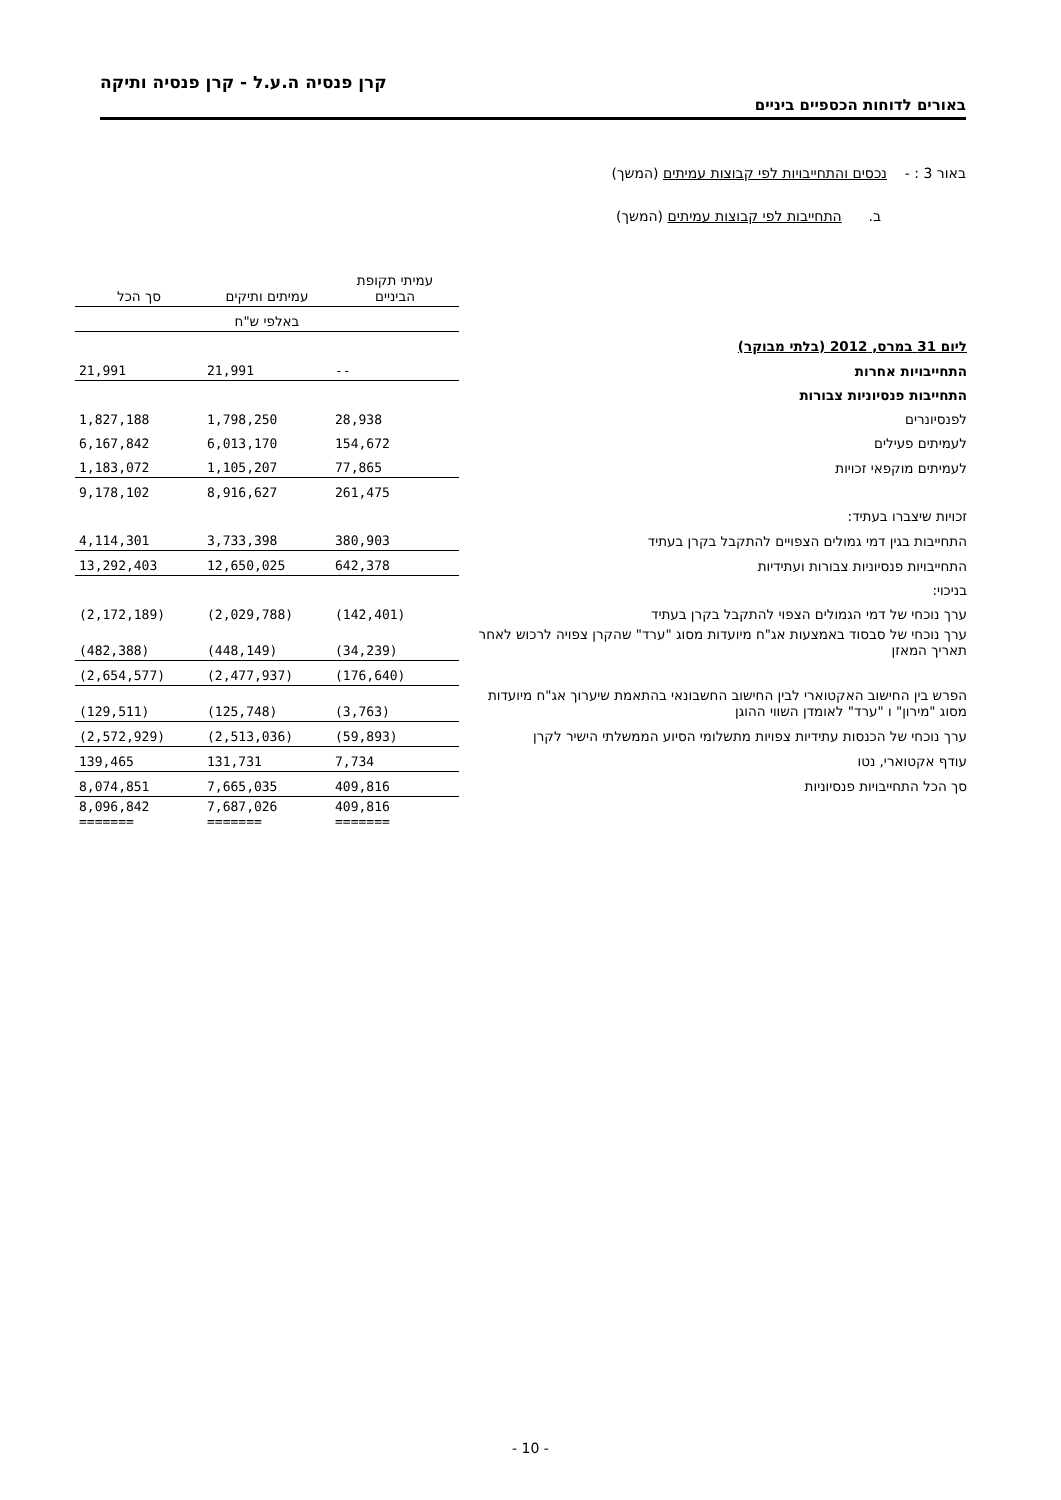קרן פנסיה ה.ע.ל - קרן פנסיה ותיקה
באורים לדוחות הכספיים ביניים
באור 3 : - נכסים והתחייבויות לפי קבוצות עמיתים (המשך)
ב. התחייבות לפי קבוצות עמיתים (המשך)
| | עמיתי תקופת הביניים | עמיתים ותיקים | סך הכל |
| --- | --- | --- | --- |
| | באלפי ש"ח | | |
| ליום 31 במרס, 2012 (בלתי מבוקר) | | | |
| התחייבויות אחרות | -- | 21,991 | 21,991 |
| התחייבות פנסיוניות צבורות | | | |
| לפנסיונרים | 28,938 | 1,798,250 | 1,827,188 |
| לעמיתים פעילים | 154,672 | 6,013,170 | 6,167,842 |
| לעמיתים מוקפאי זכויות | 77,865 | 1,105,207 | 1,183,072 |
| | 261,475 | 8,916,627 | 9,178,102 |
| זכויות שיצברו בעתיד: | | | |
| התחייבות בגין דמי גמולים הצפויים להתקבל בקרן בעתיד | 380,903 | 3,733,398 | 4,114,301 |
| התחייבויות פנסיוניות צבורות ועתידיות | 642,378 | 12,650,025 | 13,292,403 |
| בניכוי: | | | |
| ערך נוכחי של דמי הגמולים הצפוי להתקבל בקרן בעתיד | (142,401) | (2,029,788) | (2,172,189) |
| ערך נוכחי של סבסוד באמצעות אג"ח מיועדות מסוג "ערד" שהקרן צפויה לרכוש לאחר תאריך המאזן | (34,239) | (448,149) | (482,388) |
| | (176,640) | (2,477,937) | (2,654,577) |
| הפרש בין החישוב האקטוארי לבין החישוב החשבונאי בהתאמת שיערוך אג"ח מיועדות מסוג "מירון" ו "ערד" לאומדן השווי ההוגן | (3,763) | (125,748) | (129,511) |
| ערך נוכחי של הכנסות עתידיות צפויות מתשלומי הסיוע הממשלתי הישיר לקרן | (59,893) | (2,513,036) | (2,572,929) |
| עודף אקטוארי, נטו | 7,734 | 131,731 | 139,465 |
| סך הכל התחייבויות פנסיוניות | 409,816 | 7,665,035 | 8,074,851 |
| | 409,816 ======= | 7,687,026 ======= | 8,096,842 ======= |
- 10 -